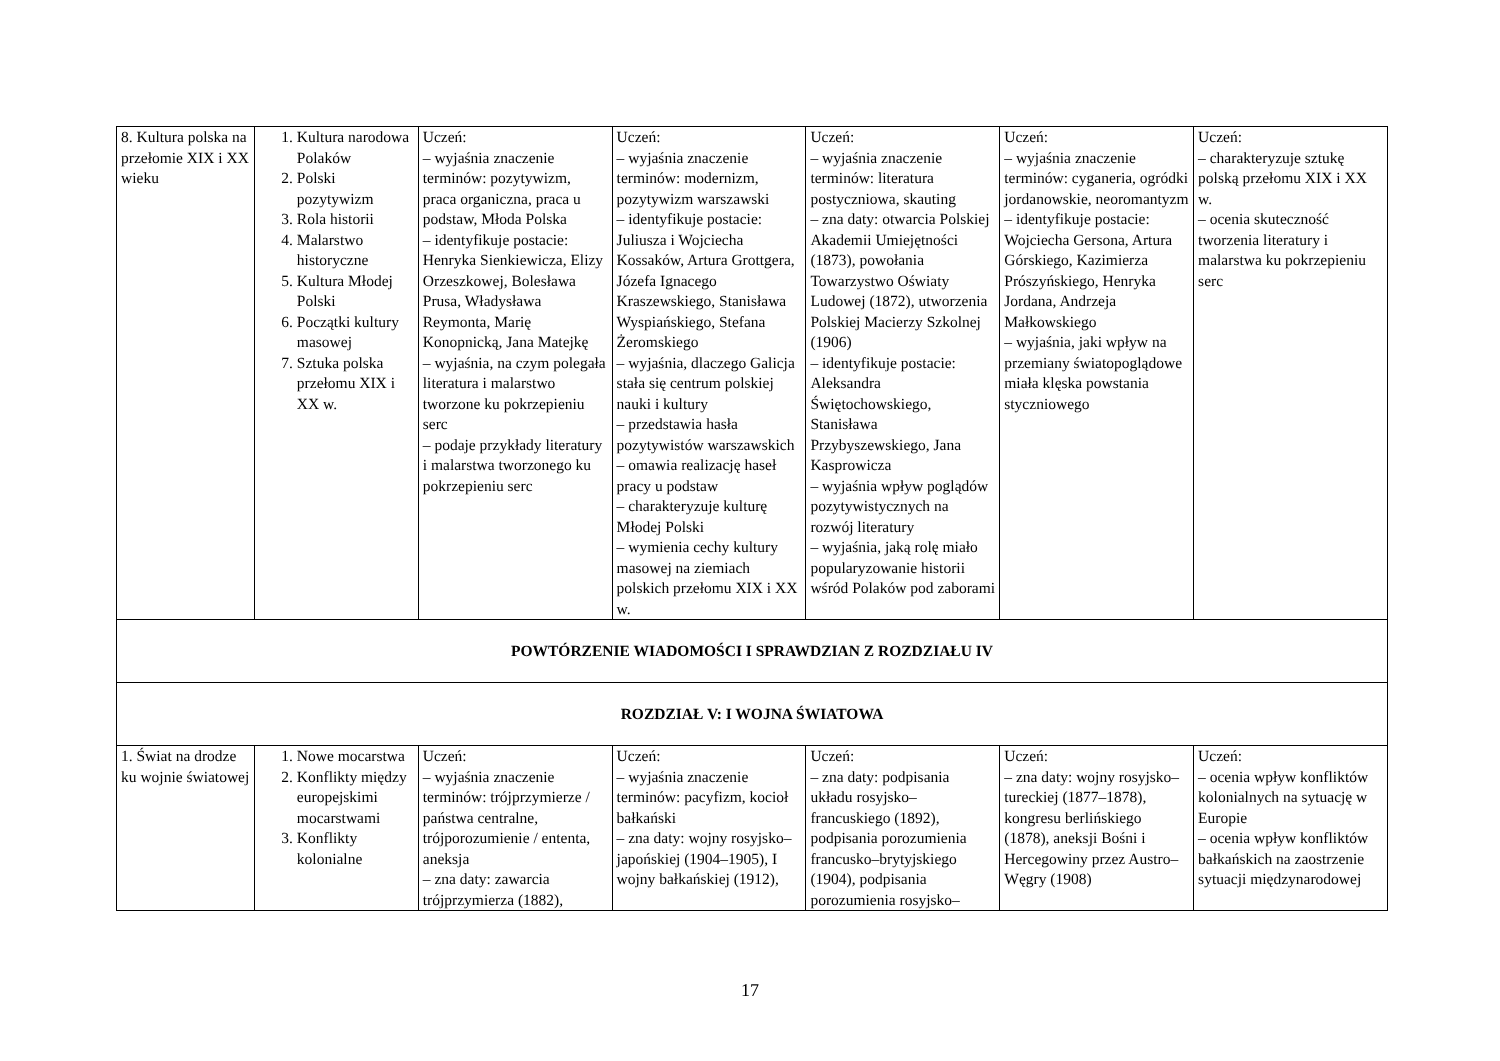| 8. Kultura polska na przełomie XIX i XX wieku | 1. Kultura narodowa Polaków 2. Polski pozytywizm 3. Rola historii 4. Malarstwo historyczne 5. Kultura Młodej Polski 6. Początki kultury masowej 7. Sztuka polska przełomu XIX i XX w. | Uczeń: – wyjaśnia znaczenie terminów: pozytywizm, praca organiczna, praca u podstaw, Młoda Polska – identyfikuje postacie: Henryka Sienkiewicza, Elizy Orzeszkowej, Bolesława Prusa, Władysława Reymonta, Marię Konopnicką, Jana Matejkę – wyjaśnia, na czym polegała literatura i malarstwo tworzone ku pokrzepieniu serc – podaje przykłady literatury i malarstwa tworzonego ku pokrzepieniu serc | Uczeń: – wyjaśnia znaczenie terminów: modernizm, pozytywizm warszawski – identyfikuje postacie: Juliusza i Wojciecha Kossaków, Artura Grottgera, Józefa Ignacego Kraszewskiego, Stanisława Wyspiańskiego, Stefana Żeromskiego – wyjaśnia, dlaczego Galicja stała się centrum polskiej nauki i kultury – przedstawia hasła pozytywistów warszawskich – omawia realizację haseł pracy u podstaw – charakteryzuje kulturę Młodej Polski – wymienia cechy kultury masowej na ziemiach polskich przełomu XIX i XX w. | Uczeń: – wyjaśnia znaczenie terminów: literatura postyczniowa, skauting – zna daty: otwarcia Polskiej Akademii Umiejętności (1873), powołania Towarzystwo Oświaty Ludowej (1872), utworzenia Polskiej Macierzy Szkolnej (1906) – identyfikuje postacie: Aleksandra Świętochowskiego, Stanisława Przybyszewskiego, Jana Kasprowicza – wyjaśnia wpływ poglądów pozytywistycznych na rozwój literatury – wyjaśnia, jaką rolę miało popularyzowanie historii wśród Polaków pod zaborami | Uczeń: – wyjaśnia znaczenie terminów: cyganeria, ogródki jordanowskie, neoromantyzm – identyfikuje postacie: Wojciecha Gersona, Artura Górskiego, Kazimierza Prószyńskiego, Henryka Jordana, Andrzeja Małkowskiego – wyjaśnia, jaki wpływ na przemiany światopoglądowe miała klęska powstania styczniowego | Uczeń: – charakteryzuje sztukę polską przełomu XIX i XX w. – ocenia skuteczność tworzenia literatury i malarstwa ku pokrzepieniu serc |
| POWTÓRZENIE WIADOMOŚCI I SPRAWDZIAN Z ROZDZIAŁU IV | | | | | | |
| ROZDZIAŁ V: I WOJNA ŚWIATOWA | | | | | | |
| 1. Świat na drodze ku wojnie światowej | 1. Nowe mocarstwa 2. Konflikty między europejskimi mocarstwami 3. Konflikty kolonialne | Uczeń: – wyjaśnia znaczenie terminów: trójprzymierze / państwa centralne, trójporozumienie / ententa, aneksja – zna daty: zawarcia trójprzymierza (1882), | Uczeń: – wyjaśnia znaczenie terminów: pacyfizm, kocioł bałkański – zna daty: wojny rosyjsko–japońskiej (1904–1905), I wojny bałkańskiej (1912), | Uczeń: – zna daty: podpisania układu rosyjsko–francuskiego (1892), podpisania porozumienia francusko–brytyjskiego (1904), podpisania porozumienia rosyjsko– | Uczeń: – zna daty: wojny rosyjsko–tureckiej (1877–1878), kongresu berlińskiego (1878), aneksji Bośni i Hercegowiny przez Austro–Węgry (1908) | Uczeń: – ocenia wpływ konfliktów kolonialnych na sytuację w Europie – ocenia wpływ konfliktów bałkańskich na zaostrzenie sytuacji międzynarodowej |
17